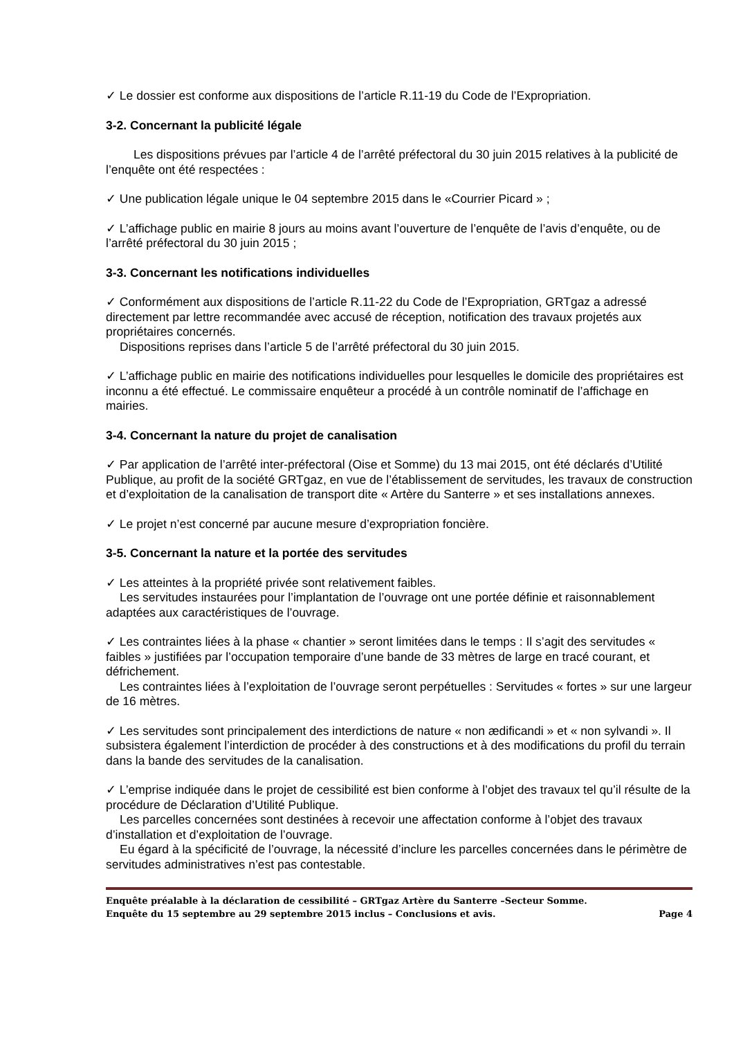✓ Le dossier est conforme aux dispositions de l’article R.11-19 du Code de l’Expropriation.
3-2. Concernant la publicité légale
Les dispositions prévues par l’article 4 de l’arrêté préfectoral du 30 juin 2015 relatives à la publicité de l’enquête ont été respectées :
✓ Une publication légale unique le 04 septembre 2015 dans le «Courrier Picard » ;
✓ L’affichage public en mairie 8 jours au moins avant l’ouverture de l’enquête de l’avis d’enquête, ou de l’arrêté préfectoral du 30 juin 2015 ;
3-3. Concernant les notifications individuelles
✓ Conformément aux dispositions de l’article R.11-22 du Code de l’Expropriation, GRTgaz a adressé directement par lettre recommandée avec accusé de réception, notification des travaux projetés aux propriétaires concernés.
Dispositions reprises dans l’article 5 de l’arrêté préfectoral du 30 juin 2015.
✓ L’affichage public en mairie des notifications individuelles pour lesquelles le domicile des propriétaires est inconnu a été effectué. Le commissaire enquêteur a procédé à un contrôle nominatif de l’affichage en mairies.
3-4. Concernant la nature du projet de canalisation
✓ Par application de l’arrêté inter-préfectoral (Oise et Somme) du 13 mai 2015, ont été déclarés d’Utilité Publique, au profit de la société GRTgaz, en vue de l’établissement de servitudes, les travaux de construction et d’exploitation de la canalisation de transport dite « Artère du Santerre » et ses installations annexes.
✓ Le projet n’est concerné par aucune mesure d’expropriation foncière.
3-5. Concernant la nature et la portée des servitudes
✓ Les atteintes à la propriété privée sont relativement faibles.
Les servitudes instaurées pour l’implantation de l’ouvrage ont une portée définie et raisonnablement adaptées aux caractéristiques de l’ouvrage.
✓ Les contraintes liées à la phase « chantier » seront limitées dans le temps : Il s’agit des servitudes « faibles » justifiées par l’occupation temporaire d’une bande de 33 mètres de large en tracé courant, et défrichement.
Les contraintes liées à l’exploitation de l’ouvrage seront perpétuelles : Servitudes « fortes » sur une largeur de 16 mètres.
✓ Les servitudes sont principalement des interdictions de nature « non ædificandi » et « non sylvandi ». Il subsistera également l’interdiction de procéder à des constructions et à des modifications du profil du terrain dans la bande des servitudes de la canalisation.
✓ L’emprise indiquée dans le projet de cessibilité est bien conforme à l’objet des travaux tel qu’il résulte de la procédure de Déclaration d’Utilité Publique.
Les parcelles concernées sont destinées à recevoir une affectation conforme à l’objet des travaux d’installation et d’exploitation de l’ouvrage.
Eu égard à la spécificité de l’ouvrage, la nécessité d’inclure les parcelles concernées dans le périmètre de servitudes administratives n’est pas contestable.
Enquête préalable à la déclaration de cessibilité – GRTgaz Artère du Santerre –Secteur Somme.
Enquête du 15 septembre au 29 septembre 2015 inclus – Conclusions et avis. Page 4